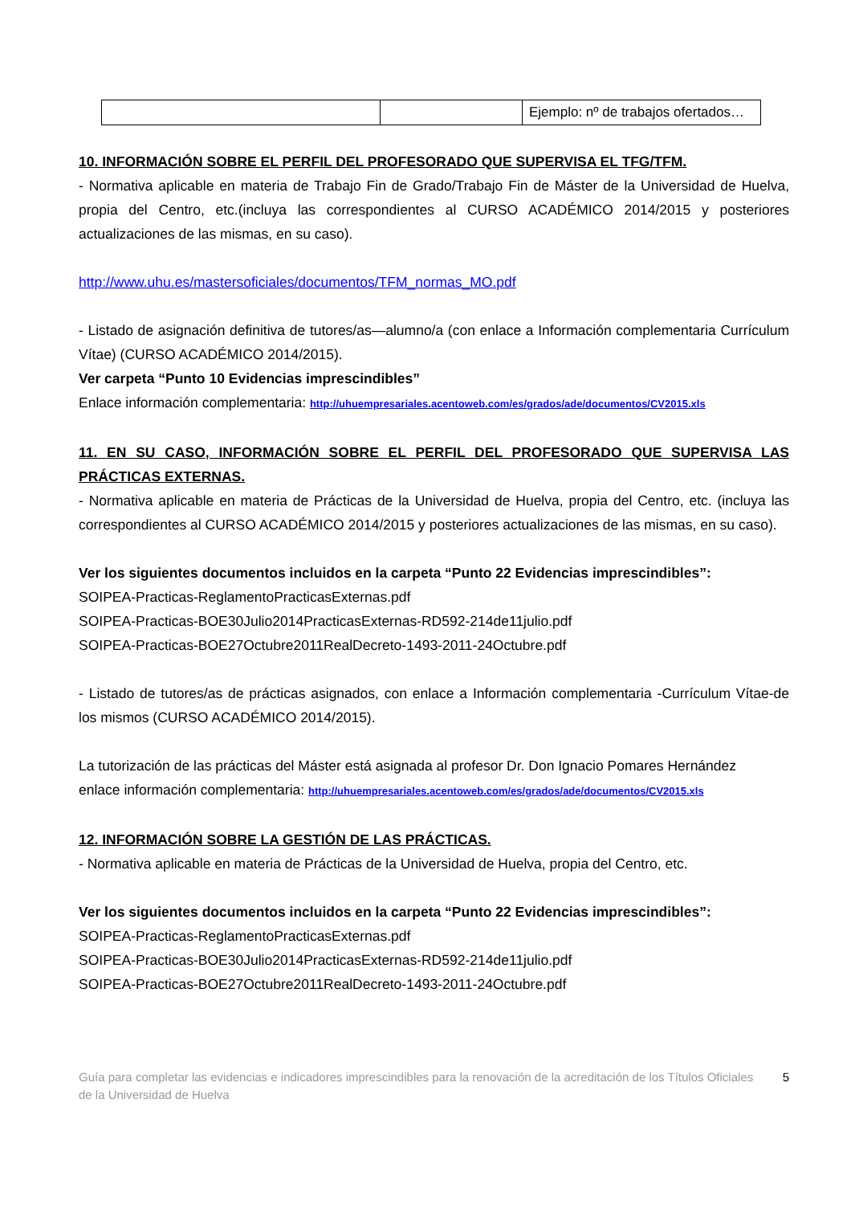| | | Ejemplo: nº de trabajos ofertados… |
10. INFORMACIÓN SOBRE EL PERFIL DEL PROFESORADO QUE SUPERVISA EL TFG/TFM.
- Normativa aplicable en materia de Trabajo Fin de Grado/Trabajo Fin de Máster de la Universidad de Huelva, propia del Centro, etc.(incluya las correspondientes al CURSO ACADÉMICO 2014/2015 y posteriores actualizaciones de las mismas, en su caso).
http://www.uhu.es/mastersoficiales/documentos/TFM_normas_MO.pdf
- Listado de asignación definitiva de tutores/as—alumno/a (con enlace a Información complementaria Currículum Vítae) (CURSO ACADÉMICO 2014/2015).
Ver carpeta “Punto 10 Evidencias imprescindibles”
Enlace información complementaria: http://uhuempresariales.acentoweb.com/es/grados/ade/documentos/CV2015.xls
11. EN SU CASO, INFORMACIÓN SOBRE EL PERFIL DEL PROFESORADO QUE SUPERVISA LAS PRÁCTICAS EXTERNAS.
- Normativa aplicable en materia de Prácticas de la Universidad de Huelva, propia del Centro, etc. (incluya las correspondientes al CURSO ACADÉMICO 2014/2015 y posteriores actualizaciones de las mismas, en su caso).
Ver los siguientes documentos incluidos en la carpeta “Punto 22 Evidencias imprescindibles”:
SOIPEA-Practicas-ReglamentoPracticasExternas.pdf
SOIPEA-Practicas-BOE30Julio2014PracticasExternas-RD592-214de11julio.pdf
SOIPEA-Practicas-BOE27Octubre2011RealDecreto-1493-2011-24Octubre.pdf
- Listado de tutores/as de prácticas asignados, con enlace a Información complementaria -Currículum Vítae-de los mismos (CURSO ACADÉMICO 2014/2015).
La tutorización de las prácticas del Máster está asignada al profesor Dr. Don Ignacio Pomares Hernández
enlace información complementaria: http://uhuempresariales.acentoweb.com/es/grados/ade/documentos/CV2015.xls
12. INFORMACIÓN SOBRE LA GESTIÓN DE LAS PRÁCTICAS.
- Normativa aplicable en materia de Prácticas de la Universidad de Huelva, propia del Centro, etc.
Ver los siguientes documentos incluidos en la carpeta “Punto 22 Evidencias imprescindibles”:
SOIPEA-Practicas-ReglamentoPracticasExternas.pdf
SOIPEA-Practicas-BOE30Julio2014PracticasExternas-RD592-214de11julio.pdf
SOIPEA-Practicas-BOE27Octubre2011RealDecreto-1493-2011-24Octubre.pdf
Guía para completar las evidencias e indicadores imprescindibles para la renovación de la acreditación de los Títulos Oficiales de la Universidad de Huelva
5